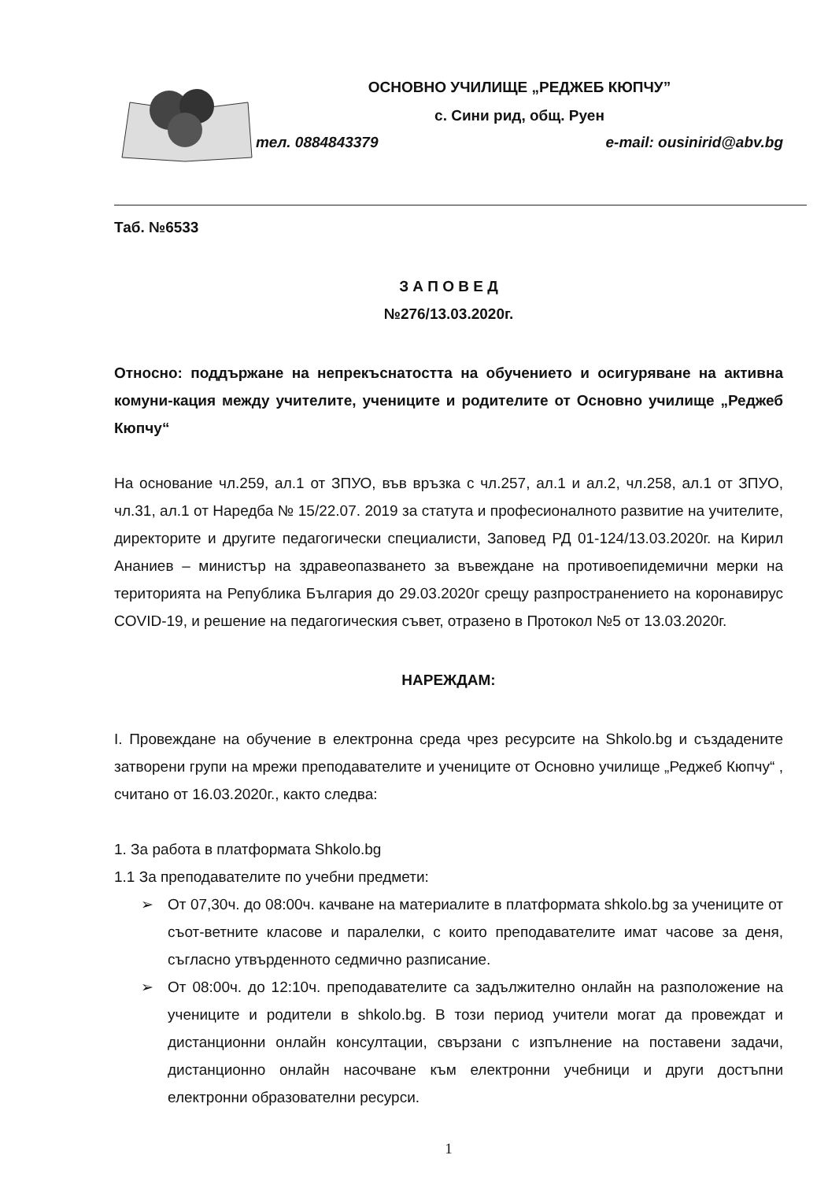ОСНОВНО УЧИЛИЩЕ „РЕДЖЕБ КЮПЧУ”
с. Сини рид, общ. Руен
тел. 0884843379 e-mail: ousinirid@abv.bg
Таб. №6533
З А П О В Е Д
№276/13.03.2020г.
Относно: поддържане на непрекъснатостта на обучението и осигуряване на активна комуни-кация между учителите, учениците и родителите от Основно училище „Реджеб Кюпчу“
На основание чл.259, ал.1 от ЗПУО, във връзка с чл.257, ал.1 и ал.2, чл.258, ал.1 от ЗПУО, чл.31, ал.1 от Наредба № 15/22.07. 2019 за статута и професионалното развитие на учителите, директорите и другите педагогически специалисти, Заповед РД 01-124/13.03.2020г. на Кирил Ананиев – министър на здравеопазването за въвеждане на противоепидемични мерки на територията на Република България до 29.03.2020г срещу разпространението на коронавирус COVID-19, и решение на педагогическия съвет, отразено в Протокол №5 от 13.03.2020г.
НАРЕЖДАМ:
I. Провеждане на обучение в електронна среда чрез ресурсите на Shkolo.bg и създадените затворени групи на мрежи преподавателите и учениците от Основно училище „Реджеб Кюпчу“ , считано от 16.03.2020г., както следва:
1. За работа в платформата Shkolo.bg
1.1 За преподавателите по учебни предмети:
➢ От 07,30ч. до 08:00ч. качване на материалите в платформата shkolo.bg за учениците от съот-ветните класове и паралелки, с които преподавателите имат часове за деня, съгласно утвърденното седмично разписание.
➢ От 08:00ч. до 12:10ч. преподавателите са задължително онлайн на разположение на учениците и родители в shkolo.bg. В този период учители могат да провеждат и дистанционни онлайн консултации, свързани с изпълнение на поставени задачи, дистанционно онлайн насочване към електронни учебници и други достъпни електронни образователни ресурси.
1